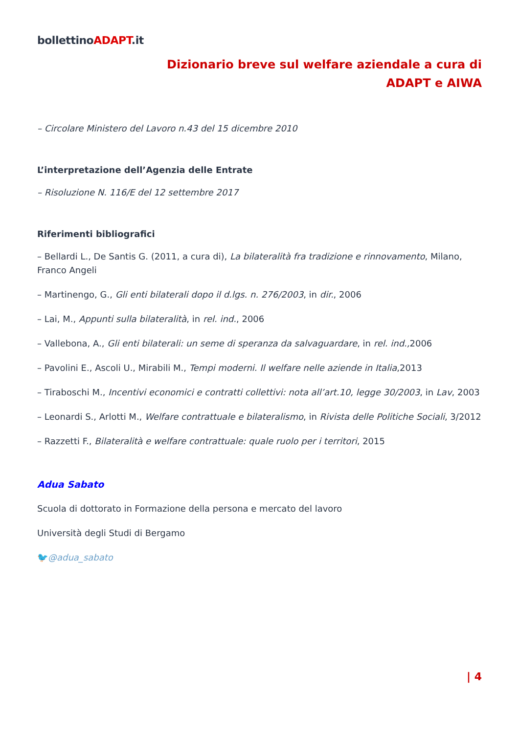bollettinoADAPT.it
Dizionario breve sul welfare aziendale a cura di
ADAPT e AIWA
– Circolare Ministero del Lavoro n.43 del 15 dicembre 2010
L’interpretazione dell’Agenzia delle Entrate
– Risoluzione N. 116/E del 12 settembre 2017
Riferimenti bibliografici
– Bellardi L., De Santis G. (2011, a cura di), La bilateralità fra tradizione e rinnovamento, Milano, Franco Angeli
– Martinengo, G., Gli enti bilaterali dopo il d.lgs. n. 276/2003, in dir., 2006
– Lai, M., Appunti sulla bilateralità, in rel. ind., 2006
– Vallebona, A., Gli enti bilaterali: un seme di speranza da salvaguardare, in rel. ind., 2006
– Pavolini E., Ascoli U., Mirabili M., Tempi moderni. Il welfare nelle aziende in Italia,2013
– Tiraboschi M., Incentivi economici e contratti collettivi: nota all’art.10, legge 30/2003, in Lav, 2003
– Leonardi S., Arlotti M., Welfare contrattuale e bilateralismo, in Rivista delle Politiche Sociali, 3/2012
– Razzetti F., Bilateralità e welfare contrattuale: quale ruolo per i territori, 2015
Adua Sabato
Scuola di dottorato in Formazione della persona e mercato del lavoro
Università degli Studi di Bergamo
🐦@adua_sabato
| 4